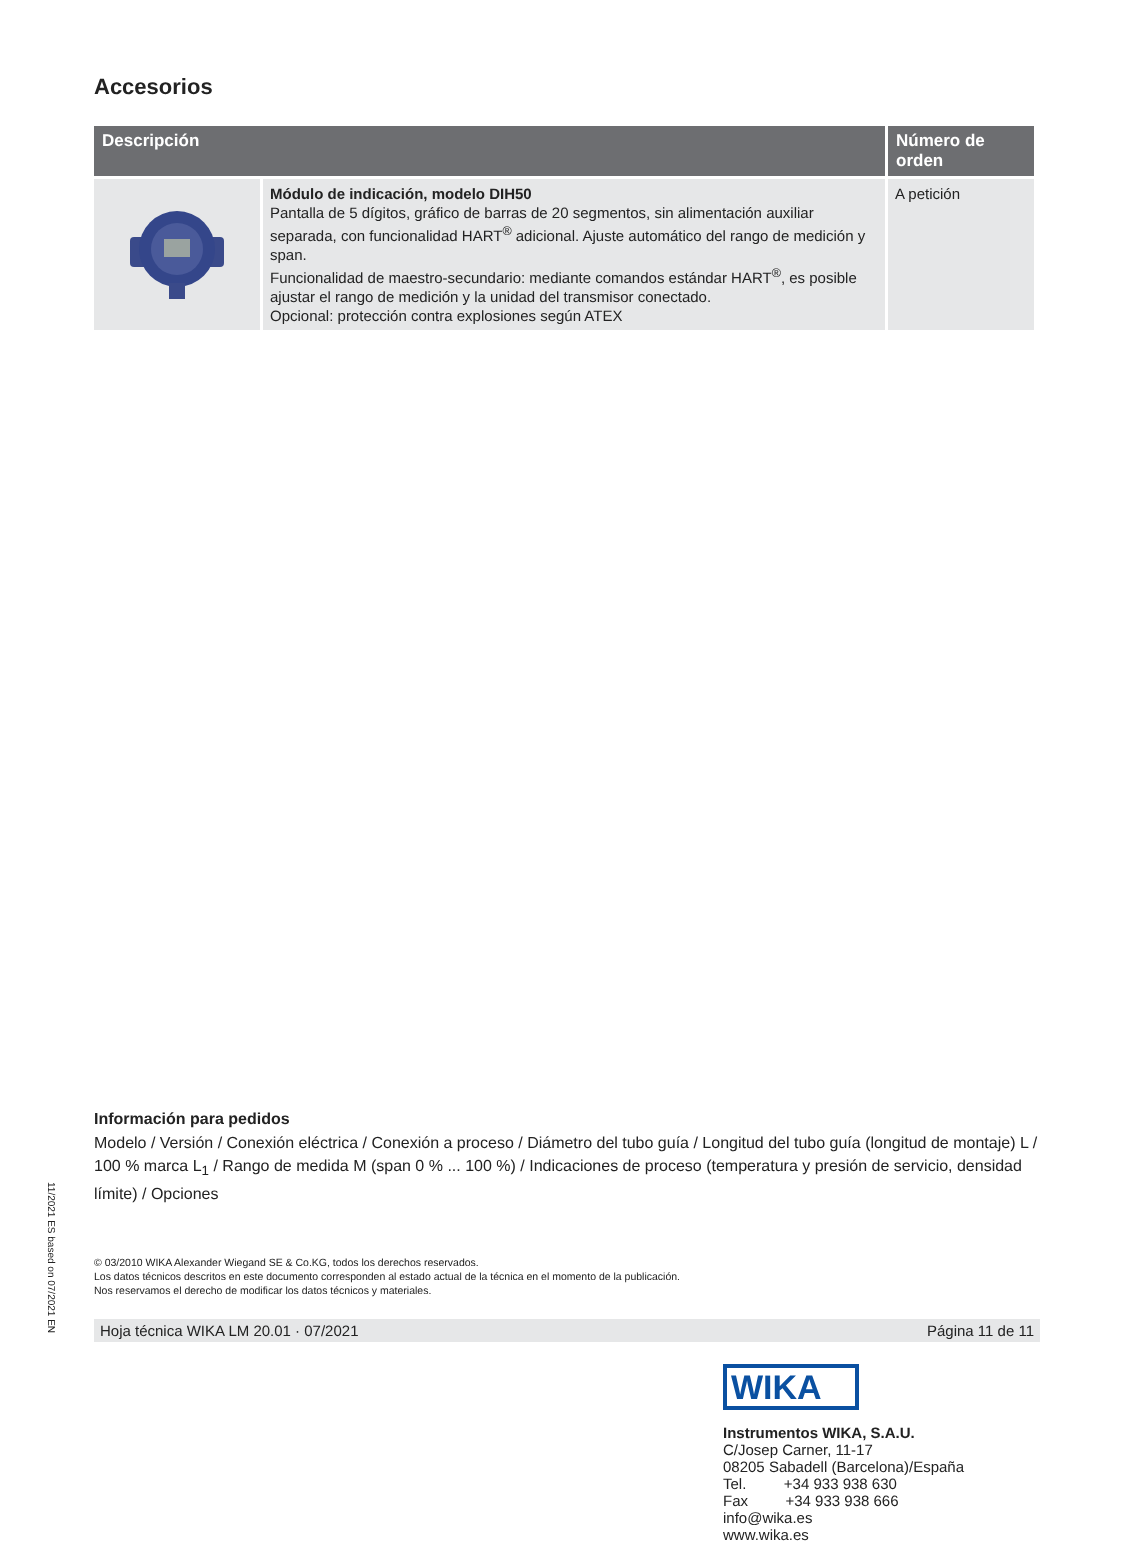Accesorios
| Descripción | | Número de orden |
| --- | --- | --- |
| | Módulo de indicación, modelo DIH50 Pantalla de 5 dígitos, gráfico de barras de 20 segmentos, sin alimentación auxiliar separada, con funcionalidad HART<sup>®</sup> adicional. Ajuste automático del rango de medición y span. Funcionalidad de maestro-secundario: mediante comandos estándar HART<sup>®</sup>, es posible ajustar el rango de medición y la unidad del transmisor conectado. Opcional: protección contra explosiones según ATEX | A petición |
Información para pedidos
Modelo / Versión / Conexión eléctrica / Conexión a proceso / Diámetro del tubo guía / Longitud del tubo guía (longitud de montaje) L / 100 % marca L<sub>1</sub> / Rango de medida M (span 0 % ... 100 %) / Indicaciones de proceso (temperatura y presión de servicio, densidad límite) / Opciones
© 03/2010 WIKA Alexander Wiegand SE & Co.KG, todos los derechos reservados.
Los datos técnicos descritos en este documento corresponden al estado actual de la técnica en el momento de la publicación.
Nos reservamos el derecho de modificar los datos técnicos y materiales.
Hoja técnica WIKA LM 20.01 · 07/2021 Página 11 de 11
11/2021 ES based on 07/2021 EN
WIKA
Instrumentos WIKA, S.A.U.
C/Josep Carner, 11-17
08205 Sabadell (Barcelona)/España
Tel. +34 933 938 630
Fax +34 933 938 666
info@wika.es
www.wika.es